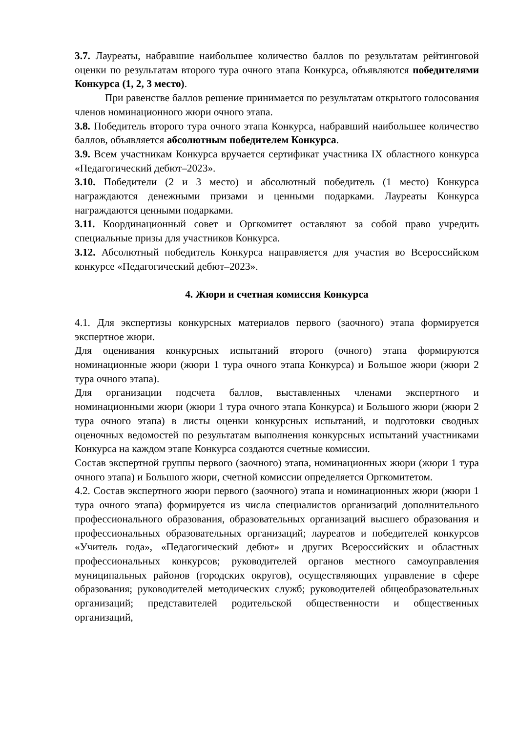3.7. Лауреаты, набравшие наибольшее количество баллов по результатам рейтинговой оценки по результатам второго тура очного этапа Конкурса, объявляются победителями Конкурса (1, 2, 3 место).
При равенстве баллов решение принимается по результатам открытого голосования членов номинационного жюри очного этапа.
3.8. Победитель второго тура очного этапа Конкурса, набравший наибольшее количество баллов, объявляется абсолютным победителем Конкурса.
3.9. Всем участникам Конкурса вручается сертификат участника IX областного конкурса «Педагогический дебют–2023».
3.10. Победители (2 и 3 место) и абсолютный победитель (1 место) Конкурса награждаются денежными призами и ценными подарками. Лауреаты Конкурса награждаются ценными подарками.
3.11. Координационный совет и Оргкомитет оставляют за собой право учредить специальные призы для участников Конкурса.
3.12. Абсолютный победитель Конкурса направляется для участия во Всероссийском конкурсе «Педагогический дебют–2023».
4. Жюри и счетная комиссия Конкурса
4.1. Для экспертизы конкурсных материалов первого (заочного) этапа формируется экспертное жюри.
Для оценивания конкурсных испытаний второго (очного) этапа формируются номинационные жюри (жюри 1 тура очного этапа Конкурса) и Большое жюри (жюри 2 тура очного этапа).
Для организации подсчета баллов, выставленных членами экспертного и номинационными жюри (жюри 1 тура очного этапа Конкурса) и Большого жюри (жюри 2 тура очного этапа) в листы оценки конкурсных испытаний, и подготовки сводных оценочных ведомостей по результатам выполнения конкурсных испытаний участниками Конкурса на каждом этапе Конкурса создаются счетные комиссии.
Состав экспертной группы первого (заочного) этапа, номинационных жюри (жюри 1 тура очного этапа) и Большого жюри, счетной комиссии определяется Оргкомитетом.
4.2. Состав экспертного жюри первого (заочного) этапа и номинационных жюри (жюри 1 тура очного этапа) формируется из числа специалистов организаций дополнительного профессионального образования, образовательных организаций высшего образования и профессиональных образовательных организаций; лауреатов и победителей конкурсов «Учитель года», «Педагогический дебют» и других Всероссийских и областных профессиональных конкурсов; руководителей органов местного самоуправления муниципальных районов (городских округов), осуществляющих управление в сфере образования; руководителей методических служб; руководителей общеобразовательных организаций; представителей родительской общественности и общественных организаций,